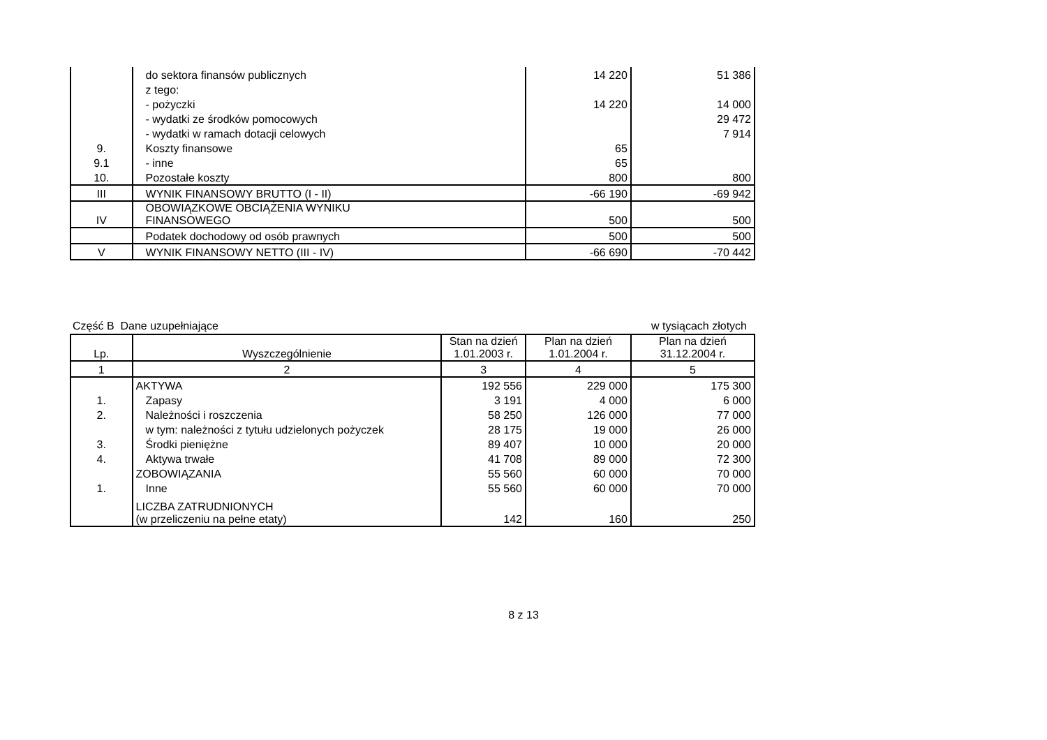| | do sektora finansów publicznych | 14 220 | 51 386 |
| | z tego: | | |
| | - pożyczki | 14 220 | 14 000 |
| | - wydatki ze środków pomocowych | | 29 472 |
| | - wydatki w ramach dotacji celowych | | 7 914 |
| 9. | Koszty finansowe | 65 | |
| 9.1 | - inne | 65 | |
| 10. | Pozostałe koszty | 800 | 800 |
| III | WYNIK FINANSOWY BRUTTO (I - II) | -66 190 | -69 942 |
| IV | OBOWIĄZKOWE OBCIĄŻENIA WYNIKU FINANSOWEGO | 500 | 500 |
| | Podatek dochodowy od osób prawnych | 500 | 500 |
| V | WYNIK FINANSOWY NETTO (III - IV) | -66 690 | -70 442 |
Część B Dane uzupełniające w tysiącach złotych
| Lp. | Wyszczególnienie | Stan na dzień 1.01.2003 r. | Plan na dzień 1.01.2004 r. | Plan na dzień 31.12.2004 r. |
| --- | --- | --- | --- | --- |
| 1 | 2 | 3 | 4 | 5 |
| | AKTYWA | 192 556 | 229 000 | 175 300 |
| 1. | Zapasy | 3 191 | 4 000 | 6 000 |
| 2. | Należności i roszczenia | 58 250 | 126 000 | 77 000 |
| | w tym: należności z tytułu udzielonych pożyczek | 28 175 | 19 000 | 26 000 |
| 3. | Środki pieniężne | 89 407 | 10 000 | 20 000 |
| 4. | Aktywa trwałe | 41 708 | 89 000 | 72 300 |
| | ZOBOWIĄZANIA | 55 560 | 60 000 | 70 000 |
| 1. | Inne | 55 560 | 60 000 | 70 000 |
| | LICZBA ZATRUDNIONYCH (w przeliczeniu na pełne etaty) | 142 | 160 | 250 |
8 z 13